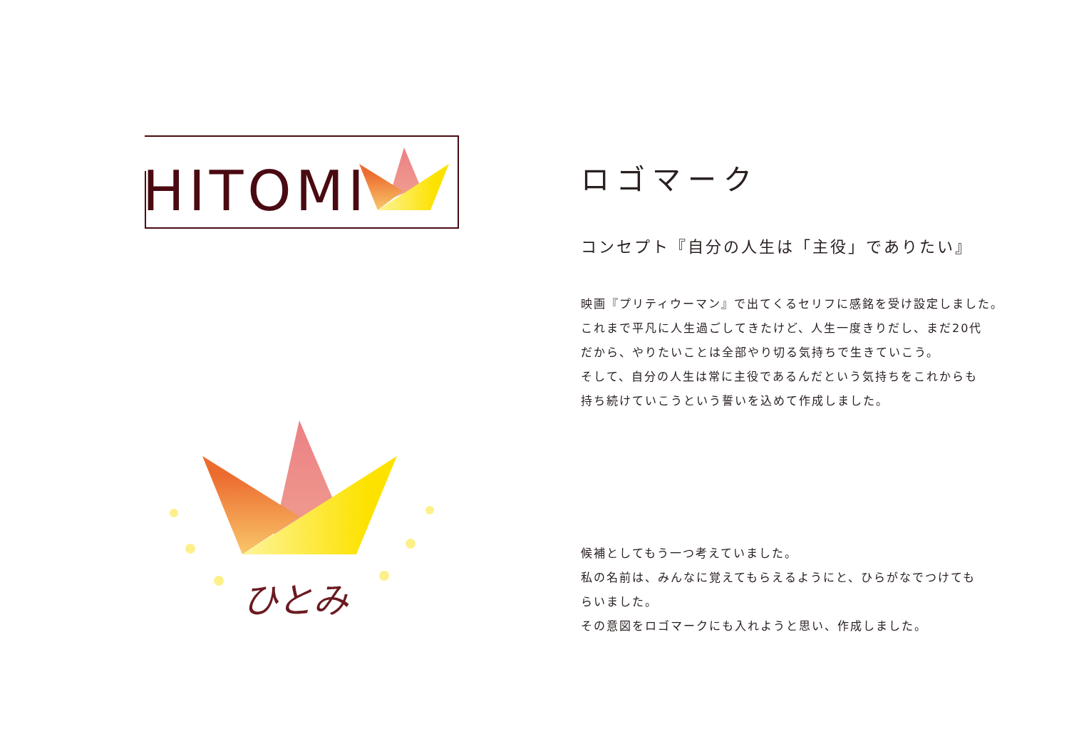HITOMI
ひとみ
ロゴマーク
コンセプト『自分の人生は「主役」でありたい』
映画『プリティウーマン』で出てくるセリフに感銘を受け設定しました。
これまで平凡に人生過ごしてきたけど、人生一度きりだし、まだ20代
だから、やりたいことは全部やり切る気持ちで生きていこう。
そして、自分の人生は常に主役であるんだという気持ちをこれからも
持ち続けていこうという誓いを込めて作成しました。
候補としてもう一つ考えていました。
私の名前は、みんなに覚えてもらえるようにと、ひらがなでつけても
らいました。
その意図をロゴマークにも入れようと思い、作成しました。